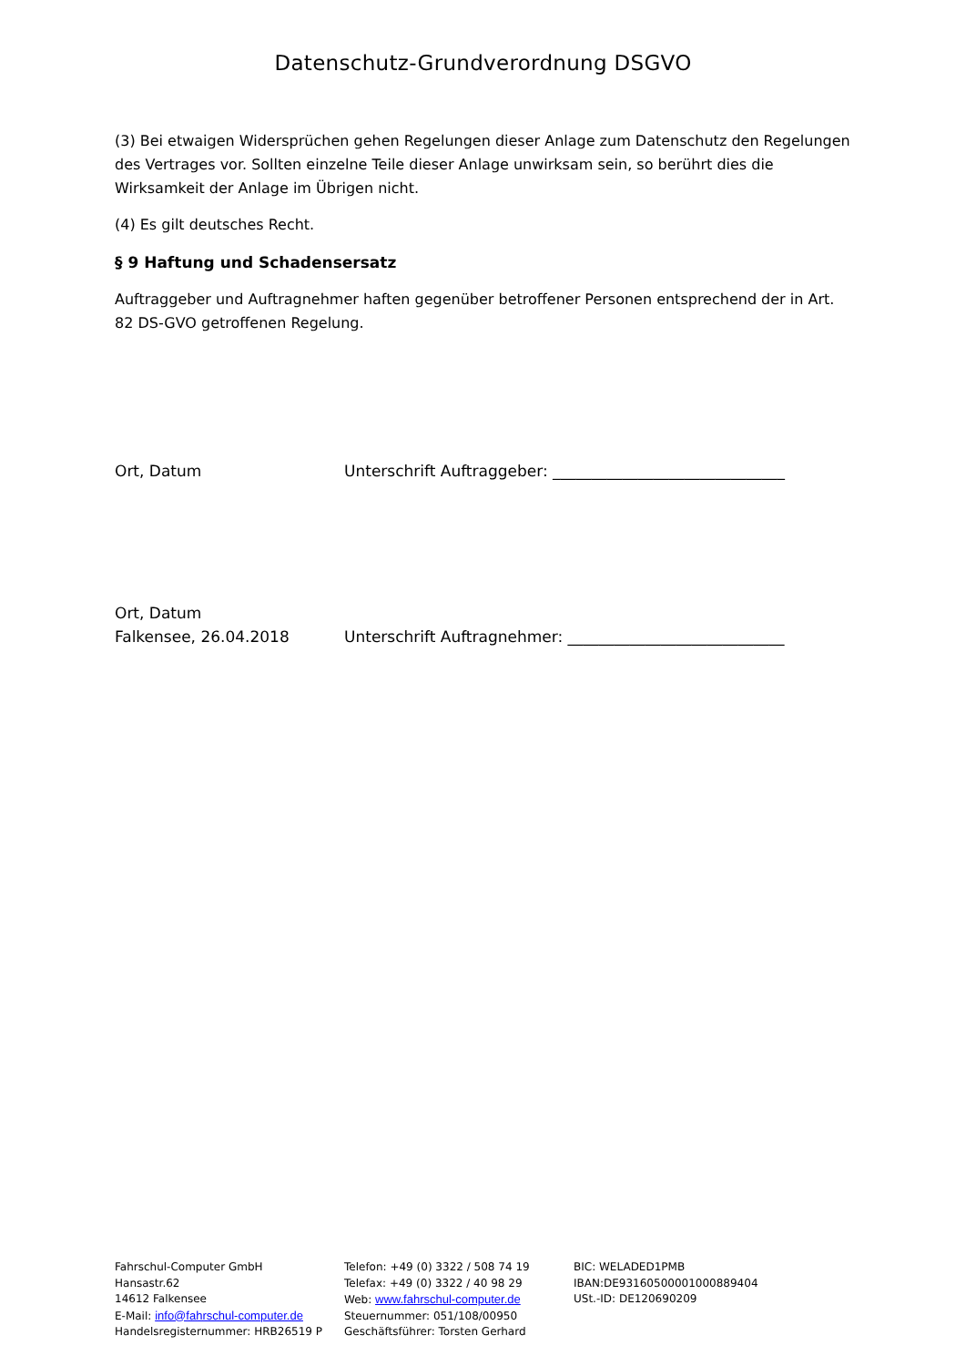Datenschutz-Grundverordnung DSGVO
(3) Bei etwaigen Widersprüchen gehen Regelungen dieser Anlage zum Datenschutz den Regelungen des Vertrages vor. Sollten einzelne Teile dieser Anlage unwirksam sein, so berührt dies die Wirksamkeit der Anlage im Übrigen nicht.
(4) Es gilt deutsches Recht.
§ 9 Haftung und Schadensersatz
Auftraggeber und Auftragnehmer haften gegenüber betroffener Personen entsprechend der in Art. 82 DS-GVO getroffenen Regelung.
Ort, Datum Unterschrift Auftraggeber: ______________________________
Ort, Datum
Falkensee, 26.04.2018
Unterschrift Auftragnehmer: ____________________________
Fahrschul-Computer GmbH
Hansastr.62
14612 Falkensee
E-Mail: info@fahrschul-computer.de
Handelsregisternummer: HRB26519 P
Telefon: +49 (0) 3322 / 508 74 19
Telefax: +49 (0) 3322 / 40 98 29
Web: www.fahrschul-computer.de
Steuernummer: 051/108/00950
Geschäftsführer: Torsten Gerhard
BIC: WELADED1PMB
IBAN:DE93160500001000889404
USt.-ID: DE120690209